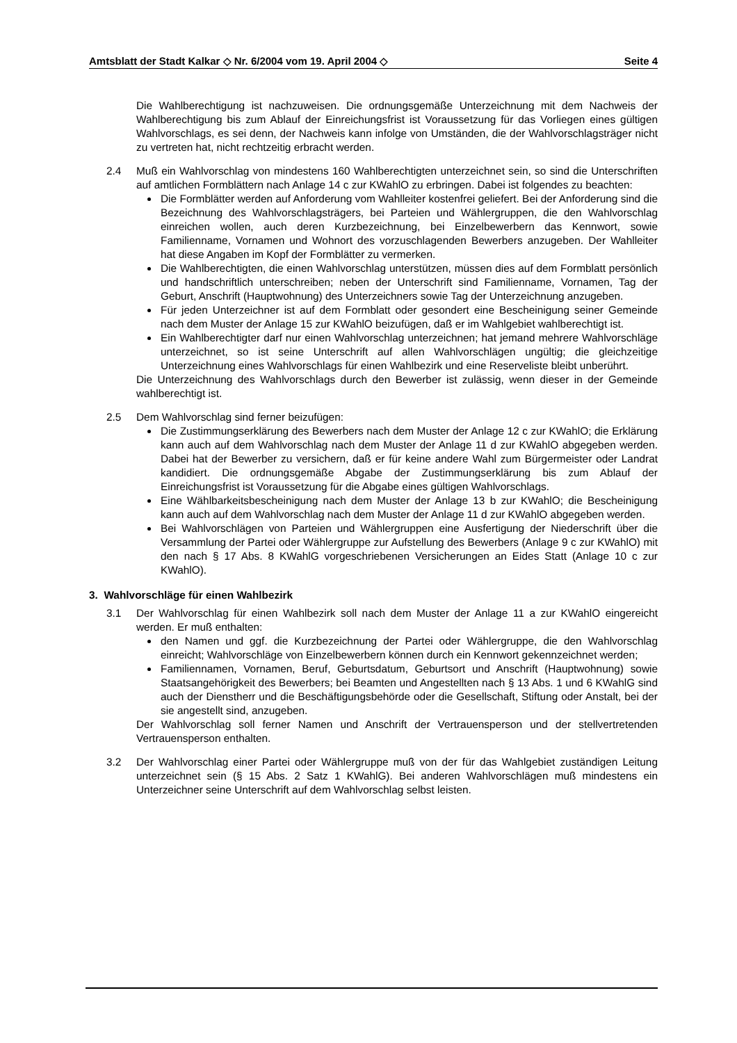Amtsblatt der Stadt Kalkar ◇ Nr. 6/2004 vom 19. April 2004 ◇ Seite 4
Die Wahlberechtigung ist nachzuweisen. Die ordnungsgemäße Unterzeichnung mit dem Nachweis der Wahlberechtigung bis zum Ablauf der Einreichungsfrist ist Voraussetzung für das Vorliegen eines gültigen Wahlvorschlags, es sei denn, der Nachweis kann infolge von Umständen, die der Wahlvorschlagsträger nicht zu vertreten hat, nicht rechtzeitig erbracht werden.
2.4 Muß ein Wahlvorschlag von mindestens 160 Wahlberechtigten unterzeichnet sein, so sind die Unterschriften auf amtlichen Formblättern nach Anlage 14 c zur KWahlO zu erbringen. Dabei ist folgendes zu beachten:
Die Formblätter werden auf Anforderung vom Wahlleiter kostenfrei geliefert. Bei der Anforderung sind die Bezeichnung des Wahlvorschlagsträgers, bei Parteien und Wählergruppen, die den Wahlvorschlag einreichen wollen, auch deren Kurzbezeichnung, bei Einzelbewerbern das Kennwort, sowie Familienname, Vornamen und Wohnort des vorzuschlagenden Bewerbers anzugeben. Der Wahlleiter hat diese Angaben im Kopf der Formblätter zu vermerken.
Die Wahlberechtigten, die einen Wahlvorschlag unterstützen, müssen dies auf dem Formblatt persönlich und handschriftlich unterschreiben; neben der Unterschrift sind Familienname, Vornamen, Tag der Geburt, Anschrift (Hauptwohnung) des Unterzeichners sowie Tag der Unterzeichnung anzugeben.
Für jeden Unterzeichner ist auf dem Formblatt oder gesondert eine Bescheinigung seiner Gemeinde nach dem Muster der Anlage 15 zur KWahlO beizufügen, daß er im Wahlgebiet wahlberechtigt ist.
Ein Wahlberechtigter darf nur einen Wahlvorschlag unterzeichnen; hat jemand mehrere Wahlvorschläge unterzeichnet, so ist seine Unterschrift auf allen Wahlvorschlägen ungültig; die gleichzeitige Unterzeichnung eines Wahlvorschlags für einen Wahlbezirk und eine Reserveliste bleibt unberührt.
Die Unterzeichnung des Wahlvorschlags durch den Bewerber ist zulässig, wenn dieser in der Gemeinde wahlberechtigt ist.
2.5 Dem Wahlvorschlag sind ferner beizufügen:
Die Zustimmungserklärung des Bewerbers nach dem Muster der Anlage 12 c zur KWahlO; die Erklärung kann auch auf dem Wahlvorschlag nach dem Muster der Anlage 11 d zur KWahlO abgegeben werden. Dabei hat der Bewerber zu versichern, daß er für keine andere Wahl zum Bürgermeister oder Landrat kandidiert. Die ordnungsgemäße Abgabe der Zustimmungserklärung bis zum Ablauf der Einreichungsfrist ist Voraussetzung für die Abgabe eines gültigen Wahlvorschlags.
Eine Wählbarkeitsbescheinigung nach dem Muster der Anlage 13 b zur KWahlO; die Bescheinigung kann auch auf dem Wahlvorschlag nach dem Muster der Anlage 11 d zur KWahlO abgegeben werden.
Bei Wahlvorschlägen von Parteien und Wählergruppen eine Ausfertigung der Niederschrift über die Versammlung der Partei oder Wählergruppe zur Aufstellung des Bewerbers (Anlage 9 c zur KWahlO) mit den nach § 17 Abs. 8 KWahlG vorgeschriebenen Versicherungen an Eides Statt (Anlage 10 c zur KWahlO).
3. Wahlvorschläge für einen Wahlbezirk
3.1 Der Wahlvorschlag für einen Wahlbezirk soll nach dem Muster der Anlage 11 a zur KWahlO eingereicht werden. Er muß enthalten:
den Namen und ggf. die Kurzbezeichnung der Partei oder Wählergruppe, die den Wahlvorschlag einreicht; Wahlvorschläge von Einzelbewerbern können durch ein Kennwort gekennzeichnet werden;
Familiennamen, Vornamen, Beruf, Geburtsdatum, Geburtsort und Anschrift (Hauptwohnung) sowie Staatsangehörigkeit des Bewerbers; bei Beamten und Angestellten nach § 13 Abs. 1 und 6 KWahlG sind auch der Dienstherr und die Beschäftigungsbehörde oder die Gesellschaft, Stiftung oder Anstalt, bei der sie angestellt sind, anzugeben.
Der Wahlvorschlag soll ferner Namen und Anschrift der Vertrauensperson und der stellvertretenden Vertrauensperson enthalten.
3.2 Der Wahlvorschlag einer Partei oder Wählergruppe muß von der für das Wahlgebiet zuständigen Leitung unterzeichnet sein (§ 15 Abs. 2 Satz 1 KWahlG). Bei anderen Wahlvorschlägen muß mindestens ein Unterzeichner seine Unterschrift auf dem Wahlvorschlag selbst leisten.